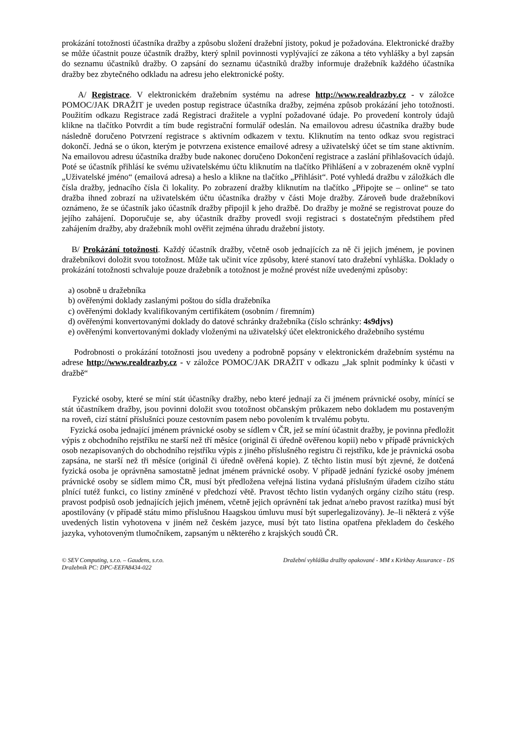prokázání totožnosti účastníka dražby a způsobu složení dražební jistoty, pokud je požadována. Elektronické dražby se může účastnit pouze účastník dražby, který splnil povinnosti vyplývající ze zákona a této vyhlášky a byl zapsán do seznamu účastníků dražby. O zapsání do seznamu účastníků dražby informuje dražebník každého účastníka dražby bez zbytečného odkladu na adresu jeho elektronické pošty.
A/ Registrace. V elektronickém dražebním systému na adrese http://www.realdrazby.cz - v záložce POMOC/JAK DRAŽIT je uveden postup registrace účastníka dražby, zejména způsob prokázání jeho totožnosti. Použitím odkazu Registrace zadá Registraci dražitele a vyplní požadované údaje. Po provedení kontroly údajů klikne na tlačítko Potvrdit a tím bude registrační formulář odeslán. Na emailovou adresu účastníka dražby bude následně doručeno Potvrzení registrace s aktivním odkazem v textu. Kliknutím na tento odkaz svou registraci dokončí. Jedná se o úkon, kterým je potvrzena existence emailové adresy a uživatelský účet se tím stane aktivním. Na emailovou adresu účastníka dražby bude nakonec doručeno Dokončení registrace a zaslání přihlašovacích údajů. Poté se účastník přihlásí ke svému uživatelskému účtu kliknutím na tlačítko Přihlášení a v zobrazeném okně vyplní „Uživatelské jméno“ (emailová adresa) a heslo a klikne na tlačítko „Přihlásit“. Poté vyhledá dražbu v záložkách dle čísla dražby, jednacího čísla či lokality. Po zobrazení dražby kliknutím na tlačítko „Připojte se – online“ se tato dražba ihned zobrazí na uživatelském účtu účastníka dražby v části Moje dražby. Zároveň bude dražebníkovi oznámeno, že se účastník jako účastník dražby připojil k jeho dražbě. Do dražby je možné se registrovat pouze do jejího zahájení. Doporučuje se, aby účastník dražby provedl svoji registraci s dostatečným předstihem před zahájením dražby, aby dražebník mohl ověřit zejména úhradu dražební jistoty.
B/ Prokázání totožnosti. Každý účastník dražby, včetně osob jednajících za ně či jejich jménem, je povinen dražebníkovi doložit svou totožnost. Může tak učinit více způsoby, které stanoví tato dražební vyhláška. Doklady o prokázání totožnosti schvaluje pouze dražebník a totožnost je možné provést níže uvedenými způsoby:
a) osobně u dražebníka
b) ověřenými doklady zaslanými poštou do sídla dražebníka
c) ověřenými doklady kvalifikovaným certifikátem (osobním / firemním)
d) ověřenými konvertovanými doklady do datové schránky dražebníka (číslo schránky: 4s9djvs)
e) ověřenými konvertovanými doklady vloženými na uživatelský účet elektronického dražebního systému
Podrobnosti o prokázání totožnosti jsou uvedeny a podrobně popsány v elektronickém dražebním systému na adrese http://www.realdrazby.cz - v záložce POMOC/JAK DRAŽIT v odkazu „Jak splnit podmínky k účasti v dražbě“
Fyzické osoby, které se míní stát účastníky dražby, nebo které jednají za či jménem právnické osoby, mínící se stát účastníkem dražby, jsou povinni doložit svou totožnost občanským průkazem nebo dokladem mu postaveným na roveň, cizí státní příslušníci pouze cestovním pasem nebo povolením k trvalému pobytu.
Fyzická osoba jednající jménem právnické osoby se sídlem v ČR, jež se míní účastnit dražby, je povinna předložit výpis z obchodního rejstříku ne starší než tří měsíce (originál či úředně ověřenou kopii) nebo v případě právnických osob nezapisovaných do obchodního rejstříku výpis z jiného příslušného registru či rejstříku, kde je právnická osoba zapsána, ne starší než tři měsíce (originál či úředně ověřená kopie). Z těchto listin musí být zjevné, že dotčená fyzická osoba je oprávněna samostatně jednat jménem právnické osoby. V případě jednání fyzické osoby jménem právnické osoby se sídlem mimo ČR, musí být předložena veřejná listina vydaná příslušným úřadem cizího státu plnící tutéž funkci, co listiny zmíněné v předchozí větě. Pravost těchto listin vydaných orgány cizího státu (resp. pravost podpisů osob jednajících jejich jménem, včetně jejich oprávnění tak jednat a/nebo pravost razítka) musí být apostilovány (v případě státu mimo příslušnou Haagskou úmluvu musí být superlegalizovány). Je–li některá z výše uvedených listin vyhotovena v jiném než českém jazyce, musí být tato listina opatřena překladem do českého jazyka, vyhotoveným tlumočníkem, zapsaným u některého z krajských soudů ČR.
© SEV Computing, s.r.o. – Gaudens, s.r.o.
Dražebník PC: DPC-EEFA8434-022
Dražební vyhláška dražby opakované - MM x Kirkbay Assurance - DS